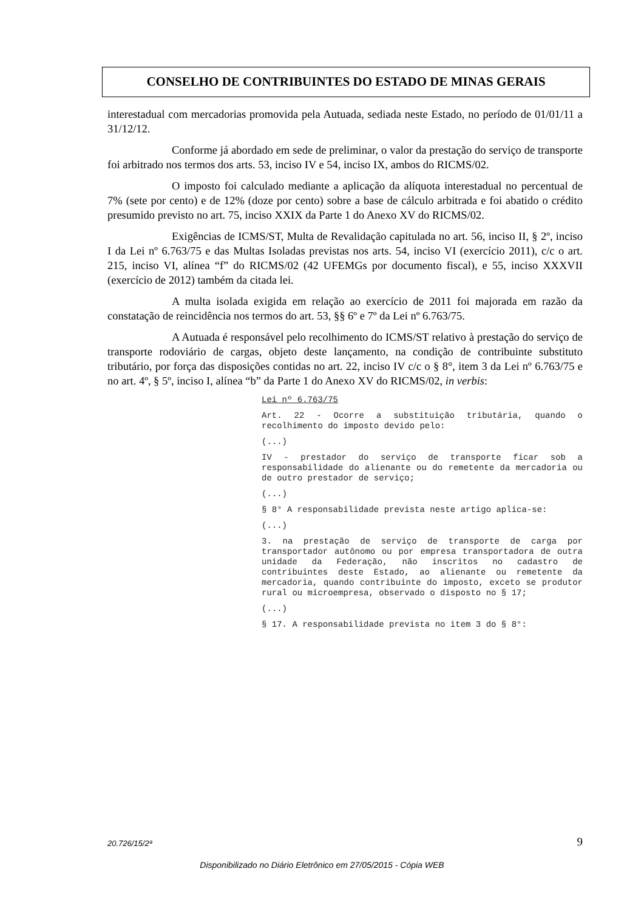CONSELHO DE CONTRIBUINTES DO ESTADO DE MINAS GERAIS
interestadual com mercadorias promovida pela Autuada, sediada neste Estado, no período de 01/01/11 a 31/12/12.
Conforme já abordado em sede de preliminar, o valor da prestação do serviço de transporte foi arbitrado nos termos dos arts. 53, inciso IV e 54, inciso IX, ambos do RICMS/02.
O imposto foi calculado mediante a aplicação da alíquota interestadual no percentual de 7% (sete por cento) e de 12% (doze por cento) sobre a base de cálculo arbitrada e foi abatido o crédito presumido previsto no art. 75, inciso XXIX da Parte 1 do Anexo XV do RICMS/02.
Exigências de ICMS/ST, Multa de Revalidação capitulada no art. 56, inciso II, § 2º, inciso I da Lei nº 6.763/75 e das Multas Isoladas previstas nos arts. 54, inciso VI (exercício 2011), c/c o art. 215, inciso VI, alínea “f” do RICMS/02 (42 UFEMGs por documento fiscal), e 55, inciso XXXVII (exercício de 2012) também da citada lei.
A multa isolada exigida em relação ao exercício de 2011 foi majorada em razão da constatação de reincidência nos termos do art. 53, §§ 6º e 7º da Lei nº 6.763/75.
A Autuada é responsável pelo recolhimento do ICMS/ST relativo à prestação do serviço de transporte rodoviário de cargas, objeto deste lançamento, na condição de contribuinte substituto tributário, por força das disposições contidas no art. 22, inciso IV c/c o § 8°, item 3 da Lei nº 6.763/75 e no art. 4º, § 5º, inciso I, alínea “b” da Parte 1 do Anexo XV do RICMS/02, in verbis:
Lei nº 6.763/75
Art. 22 - Ocorre a substituição tributária, quando o recolhimento do imposto devido pelo:
(...)
IV - prestador do serviço de transporte ficar sob a responsabilidade do alienante ou do remetente da mercadoria ou de outro prestador de serviço;
(...)
§ 8° A responsabilidade prevista neste artigo aplica-se:
(...)
3. na prestação de serviço de transporte de carga por transportador autônomo ou por empresa transportadora de outra unidade da Federação, não inscritos no cadastro de contribuintes deste Estado, ao alienante ou remetente da mercadoria, quando contribuinte do imposto, exceto se produtor rural ou microempresa, observado o disposto no § 17;
(...)
§ 17. A responsabilidade prevista no item 3 do § 8°:
20.726/15/2ª 9
Disponibilizado no Diário Eletrônico em 27/05/2015 - Cópia WEB